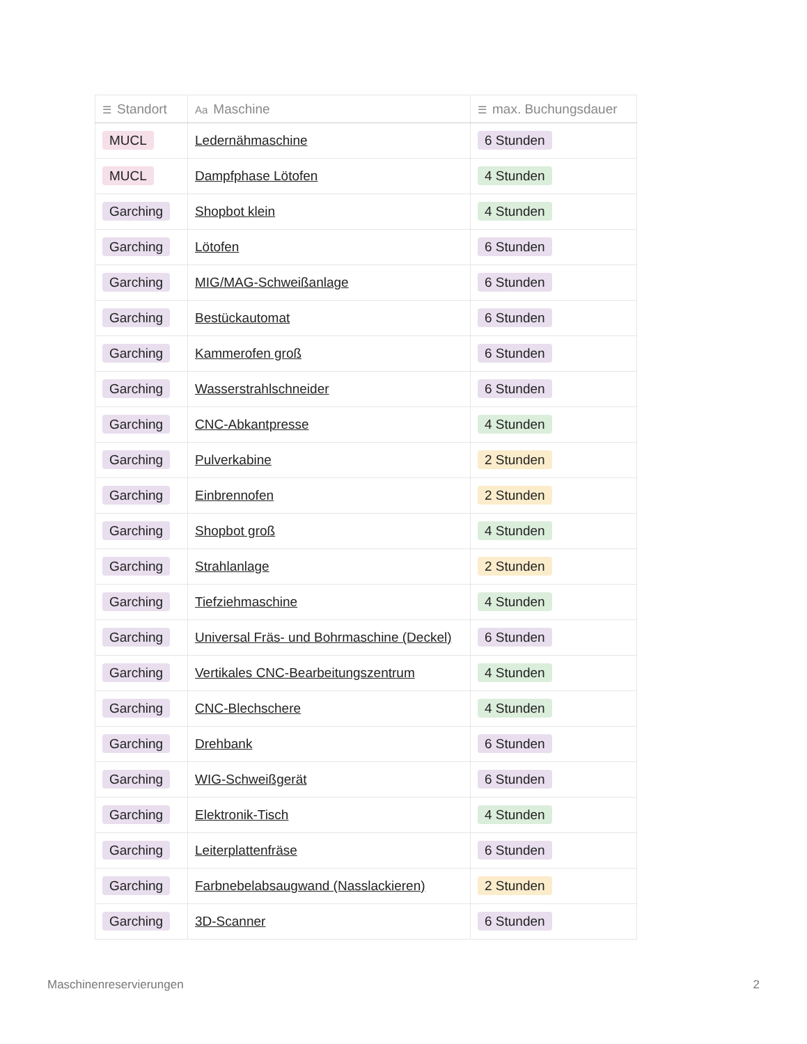| ☰ Standort | Aa Maschine | ☰ max. Buchungsdauer |
| --- | --- | --- |
| MUCL | Ledernähmaschine | 6 Stunden |
| MUCL | Dampfphase Lötofen | 4 Stunden |
| Garching | Shopbot klein | 4 Stunden |
| Garching | Lötofen | 6 Stunden |
| Garching | MIG/MAG-Schweißanlage | 6 Stunden |
| Garching | Bestückautomat | 6 Stunden |
| Garching | Kammerofen groß | 6 Stunden |
| Garching | Wasserstrahlschneider | 6 Stunden |
| Garching | CNC-Abkantpresse | 4 Stunden |
| Garching | Pulverkabine | 2 Stunden |
| Garching | Einbrennofen | 2 Stunden |
| Garching | Shopbot groß | 4 Stunden |
| Garching | Strahlanlage | 2 Stunden |
| Garching | Tiefziehmaschine | 4 Stunden |
| Garching | Universal Fräs- und Bohrmaschine (Deckel) | 6 Stunden |
| Garching | Vertikales CNC-Bearbeitungszentrum | 4 Stunden |
| Garching | CNC-Blechschere | 4 Stunden |
| Garching | Drehbank | 6 Stunden |
| Garching | WIG-Schweißgerät | 6 Stunden |
| Garching | Elektronik-Tisch | 4 Stunden |
| Garching | Leiterplattenfräse | 6 Stunden |
| Garching | Farbnebelabsaugwand (Nasslackieren) | 2 Stunden |
| Garching | 3D-Scanner | 6 Stunden |
Maschinenreservierungen 2